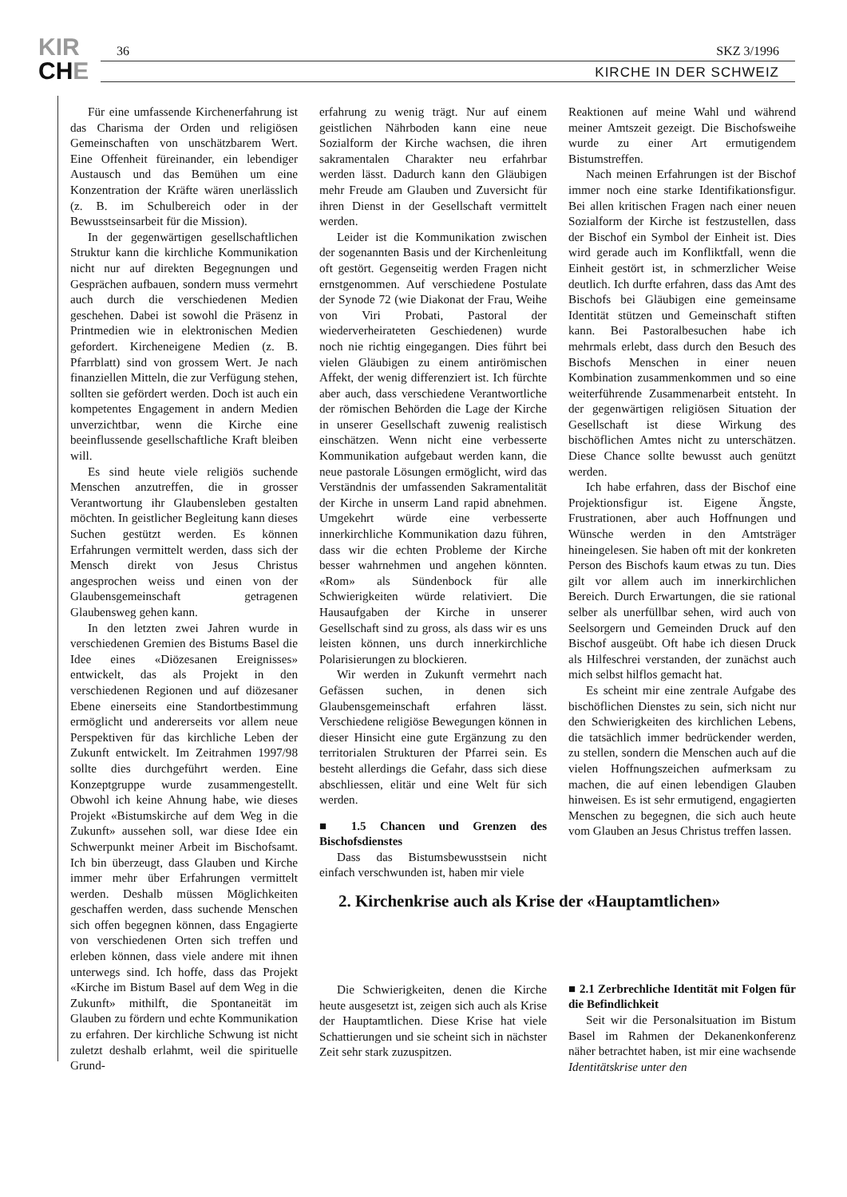KIR
CHE
36 SKZ 3/1996
KIRCHE IN DER SCHWEIZ
Für eine umfassende Kirchenerfahrung ist das Charisma der Orden und religiösen Gemeinschaften von unschätzbarem Wert. Eine Offenheit füreinander, ein lebendiger Austausch und das Bemühen um eine Konzentration der Kräfte wären unerlässlich (z. B. im Schulbereich oder in der Bewusstseinsarbeit für die Mission).
In der gegenwärtigen gesellschaftlichen Struktur kann die kirchliche Kommunikation nicht nur auf direkten Begegnungen und Gesprächen aufbauen, sondern muss vermehrt auch durch die verschiedenen Medien geschehen. Dabei ist sowohl die Präsenz in Printmedien wie in elektronischen Medien gefordert. Kircheneigene Medien (z. B. Pfarrblatt) sind von grossem Wert. Je nach finanziellen Mitteln, die zur Verfügung stehen, sollten sie gefördert werden. Doch ist auch ein kompetentes Engagement in andern Medien unverzichtbar, wenn die Kirche eine beeinflussende gesellschaftliche Kraft bleiben will.
Es sind heute viele religiös suchende Menschen anzutreffen, die in grosser Verantwortung ihr Glaubensleben gestalten möchten. In geistlicher Begleitung kann dieses Suchen gestützt werden. Es können Erfahrungen vermittelt werden, dass sich der Mensch direkt von Jesus Christus angesprochen weiss und einen von der Glaubensgemeinschaft getragenen Glaubensweg gehen kann.
In den letzten zwei Jahren wurde in verschiedenen Gremien des Bistums Basel die Idee eines «Diözesanen Ereignisses» entwickelt, das als Projekt in den verschiedenen Regionen und auf diözesaner Ebene einerseits eine Standortbestimmung ermöglicht und andererseits vor allem neue Perspektiven für das kirchliche Leben der Zukunft entwickelt. Im Zeitrahmen 1997/98 sollte dies durchgeführt werden. Eine Konzeptgruppe wurde zusammengestellt. Obwohl ich keine Ahnung habe, wie dieses Projekt «Bistumskirche auf dem Weg in die Zukunft» aussehen soll, war diese Idee ein Schwerpunkt meiner Arbeit im Bischofsamt. Ich bin überzeugt, dass Glauben und Kirche immer mehr über Erfahrungen vermittelt werden. Deshalb müssen Möglichkeiten geschaffen werden, dass suchende Menschen sich offen begegnen können, dass Engagierte von verschiedenen Orten sich treffen und erleben können, dass viele andere mit ihnen unterwegs sind. Ich hoffe, dass das Projekt «Kirche im Bistum Basel auf dem Weg in die Zukunft» mithilft, die Spontaneität im Glauben zu fördern und echte Kommunikation zu erfahren. Der kirchliche Schwung ist nicht zuletzt deshalb erlahmt, weil die spirituelle Grund-
erfahrung zu wenig trägt. Nur auf einem geistlichen Nährboden kann eine neue Sozialform der Kirche wachsen, die ihren sakramentalen Charakter neu erfahrbar werden lässt. Dadurch kann den Gläubigen mehr Freude am Glauben und Zuversicht für ihren Dienst in der Gesellschaft vermittelt werden.
Leider ist die Kommunikation zwischen der sogenannten Basis und der Kirchenleitung oft gestört. Gegenseitig werden Fragen nicht ernstgenommen. Auf verschiedene Postulate der Synode 72 (wie Diakonat der Frau, Weihe von Viri Probati, Pastoral der wiederverheirateten Geschiedenen) wurde noch nie richtig eingegangen. Dies führt bei vielen Gläubigen zu einem antirömischen Affekt, der wenig differenziert ist. Ich fürchte aber auch, dass verschiedene Verantwortliche der römischen Behörden die Lage der Kirche in unserer Gesellschaft zuwenig realistisch einschätzen. Wenn nicht eine verbesserte Kommunikation aufgebaut werden kann, die neue pastorale Lösungen ermöglicht, wird das Verständnis der umfassenden Sakramentalität der Kirche in unserm Land rapid abnehmen. Umgekehrt würde eine verbesserte innerkirchliche Kommunikation dazu führen, dass wir die echten Probleme der Kirche besser wahrnehmen und angehen könnten. «Rom» als Sündenbock für alle Schwierigkeiten würde relativiert. Die Hausaufgaben der Kirche in unserer Gesellschaft sind zu gross, als dass wir es uns leisten können, uns durch innerkirchliche Polarisierungen zu blockieren.
Wir werden in Zukunft vermehrt nach Gefässen suchen, in denen sich Glaubensgemeinschaft erfahren lässt. Verschiedene religiöse Bewegungen können in dieser Hinsicht eine gute Ergänzung zu den territorialen Strukturen der Pfarrei sein. Es besteht allerdings die Gefahr, dass sich diese abschliessen, elitär und eine Welt für sich werden.
■ 1.5 Chancen und Grenzen des Bischofsdienstes
Dass das Bistumsbewusstsein nicht einfach verschwunden ist, haben mir viele
Reaktionen auf meine Wahl und während meiner Amtszeit gezeigt. Die Bischofsweihe wurde zu einer Art ermutigendem Bistumstreffen.
Nach meinen Erfahrungen ist der Bischof immer noch eine starke Identifikationsfigur. Bei allen kritischen Fragen nach einer neuen Sozialform der Kirche ist festzustellen, dass der Bischof ein Symbol der Einheit ist. Dies wird gerade auch im Konfliktfall, wenn die Einheit gestört ist, in schmerzlicher Weise deutlich. Ich durfte erfahren, dass das Amt des Bischofs bei Gläubigen eine gemeinsame Identität stützen und Gemeinschaft stiften kann. Bei Pastoralbesuchen habe ich mehrmals erlebt, dass durch den Besuch des Bischofs Menschen in einer neuen Kombination zusammenkommen und so eine weiterführende Zusammenarbeit entsteht. In der gegenwärtigen religiösen Situation der Gesellschaft ist diese Wirkung des bischöflichen Amtes nicht zu unterschätzen. Diese Chance sollte bewusst auch genützt werden.
Ich habe erfahren, dass der Bischof eine Projektionsfigur ist. Eigene Ängste, Frustrationen, aber auch Hoffnungen und Wünsche werden in den Amtsträger hineingelesen. Sie haben oft mit der konkreten Person des Bischofs kaum etwas zu tun. Dies gilt vor allem auch im innerkirchlichen Bereich. Durch Erwartungen, die sie rational selber als unerfüllbar sehen, wird auch von Seelsorgern und Gemeinden Druck auf den Bischof ausgeübt. Oft habe ich diesen Druck als Hilfeschrei verstanden, der zunächst auch mich selbst hilflos gemacht hat.
Es scheint mir eine zentrale Aufgabe des bischöflichen Dienstes zu sein, sich nicht nur den Schwierigkeiten des kirchlichen Lebens, die tatsächlich immer bedrückender werden, zu stellen, sondern die Menschen auch auf die vielen Hoffnungszeichen aufmerksam zu machen, die auf einen lebendigen Glauben hinweisen. Es ist sehr ermutigend, engagierten Menschen zu begegnen, die sich auch heute vom Glauben an Jesus Christus treffen lassen.
2. Kirchenkrise auch als Krise der «Hauptamtlichen»
Die Schwierigkeiten, denen die Kirche heute ausgesetzt ist, zeigen sich auch als Krise der Hauptamtlichen. Diese Krise hat viele Schattierungen und sie scheint sich in nächster Zeit sehr stark zuzuspitzen.
■ 2.1 Zerbrechliche Identität mit Folgen für die Befindlichkeit
Seit wir die Personalsituation im Bistum Basel im Rahmen der Dekanenkonferenz näher betrachtet haben, ist mir eine wachsende Identitätskrise unter den